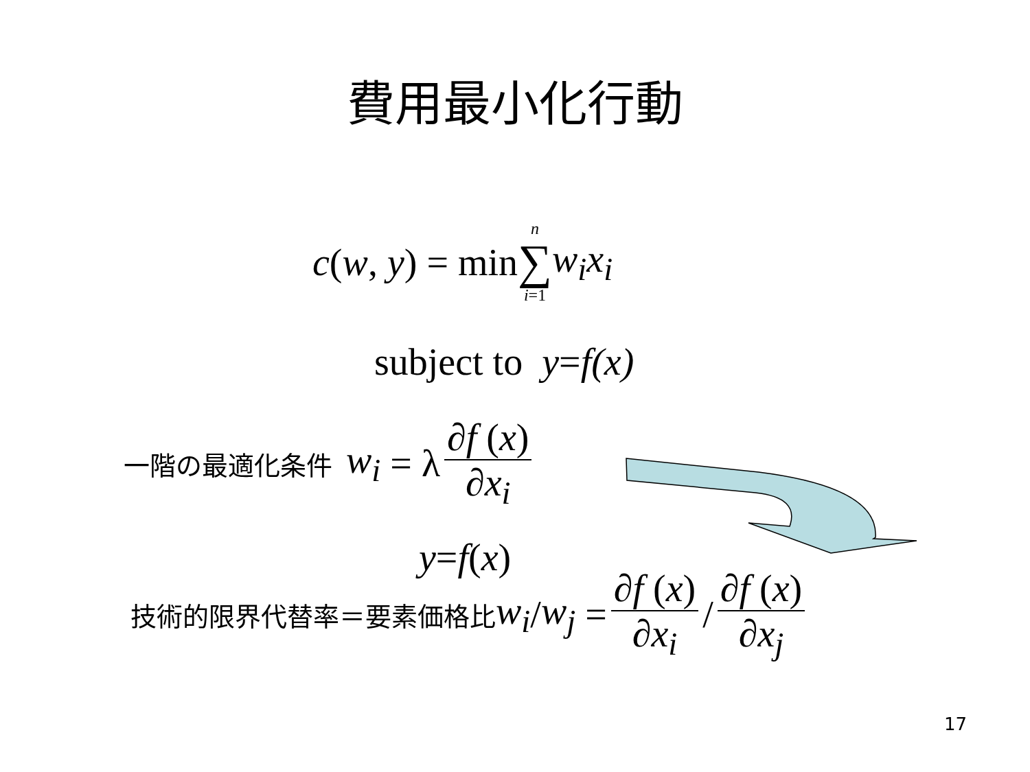費用最小化行動
c(w, y) = min n ∑ i=1 w<sub>i</sub>x<sub>i</sub>
subject to y = f(x)
一階の最適化条件 w<sub>i</sub> = λ ∂f (x) ∂x<sub>i</sub>
y = f (x)
技術的限界代替率＝要素価格比 w<sub>i</sub> / w<sub>j</sub> = ∂f (x) ∂x<sub>i</sub> / ∂f (x) ∂x<sub>j</sub>
17